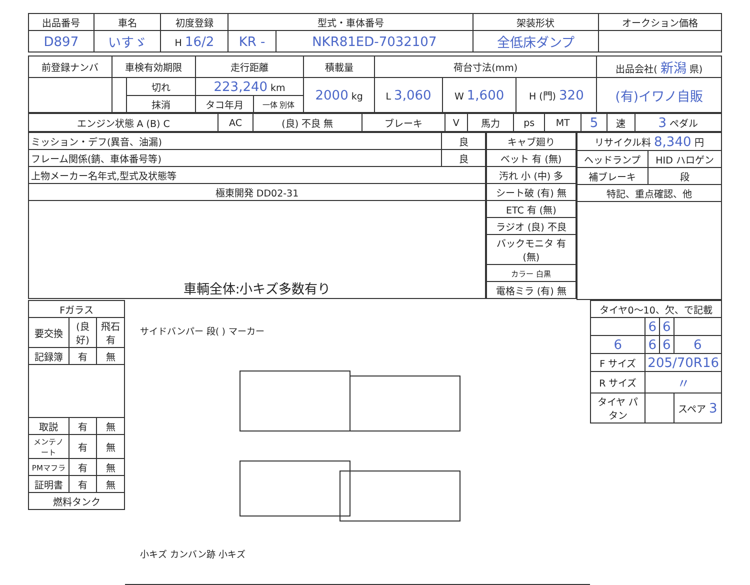| 出品番号 | 車名 | 初度登録 | 型式・車体番号 | | 架装形状 | オークション価格 |
| --- | --- | --- | --- | --- | --- | --- |
| D897 | いすゞ | H 16/2 | KR - | NKR81ED-7032107 | 全低床ダンプ | |
| 前登録ナンバ | 車検有効期限 | | 走行距離 | | 積載量 | 荷台寸法(mm) | | | 出品会社( 新潟 県) |
| --- | --- | --- | --- | --- | --- | --- | --- | --- | --- |
| | | 切れ | 223,240 km | | 2000 kg | L 3,060 | W 1,600 | H (門) 320 | (有)イワノ自販 |
| | | 抹消 | タコ年月 | 一体 別体 | | | | | |
| エンジン状態 A (B) C | AC | (良) 不良 無 | ブレーキ | V | 馬力 | ps | MT | 5 | 速 | 3 ペダル |
| ミッション・デフ(異音、油漏) | 良 |
| フレーム関係(錆、車体番号等) | 良 |
| 上物メーカー名年式,型式及状態等 | |
| 極東開発 DD02-31 | |
| 車輌全体:小キズ多数有り | |
| キャブ廻り |
| ベット 有 (無) |
| 汚れ 小 (中) 多 |
| シート破 (有) 無 |
| ETC 有 (無) |
| ラジオ (良) 不良 |
| バックモニタ 有 (無) |
| カラー 白黒 |
| 電格ミラ (有) 無 |
| リサイクル料 8,340 円 | |
| ヘッドランプ | HID ハロゲン |
| 補ブレーキ | 段 |
| 特記、重点確認、他 | |
| Fガラス | | |
| 要交換 | (良好) | 飛石有 |
| 記録簿 | 有 | 無 |
| 取説 | 有 | 無 |
| メンテノート | 有 | 無 |
| PMマフラ | 有 | 無 |
| 証明書 | 有 | 無 |
| 燃料タンク | | |
サイドバンパー 段( ) マーカー
小キズ カンバン跡 小キズ
| タイヤ0〜10、欠、で記載 | | | |
| | 6 | 6 | |
| 6 | 6 | 6 | 6 |
| F サイズ | 205/70R16 | | |
| R サイズ | 〃 | | |
| タイヤ パタン | | | スペア 3 |